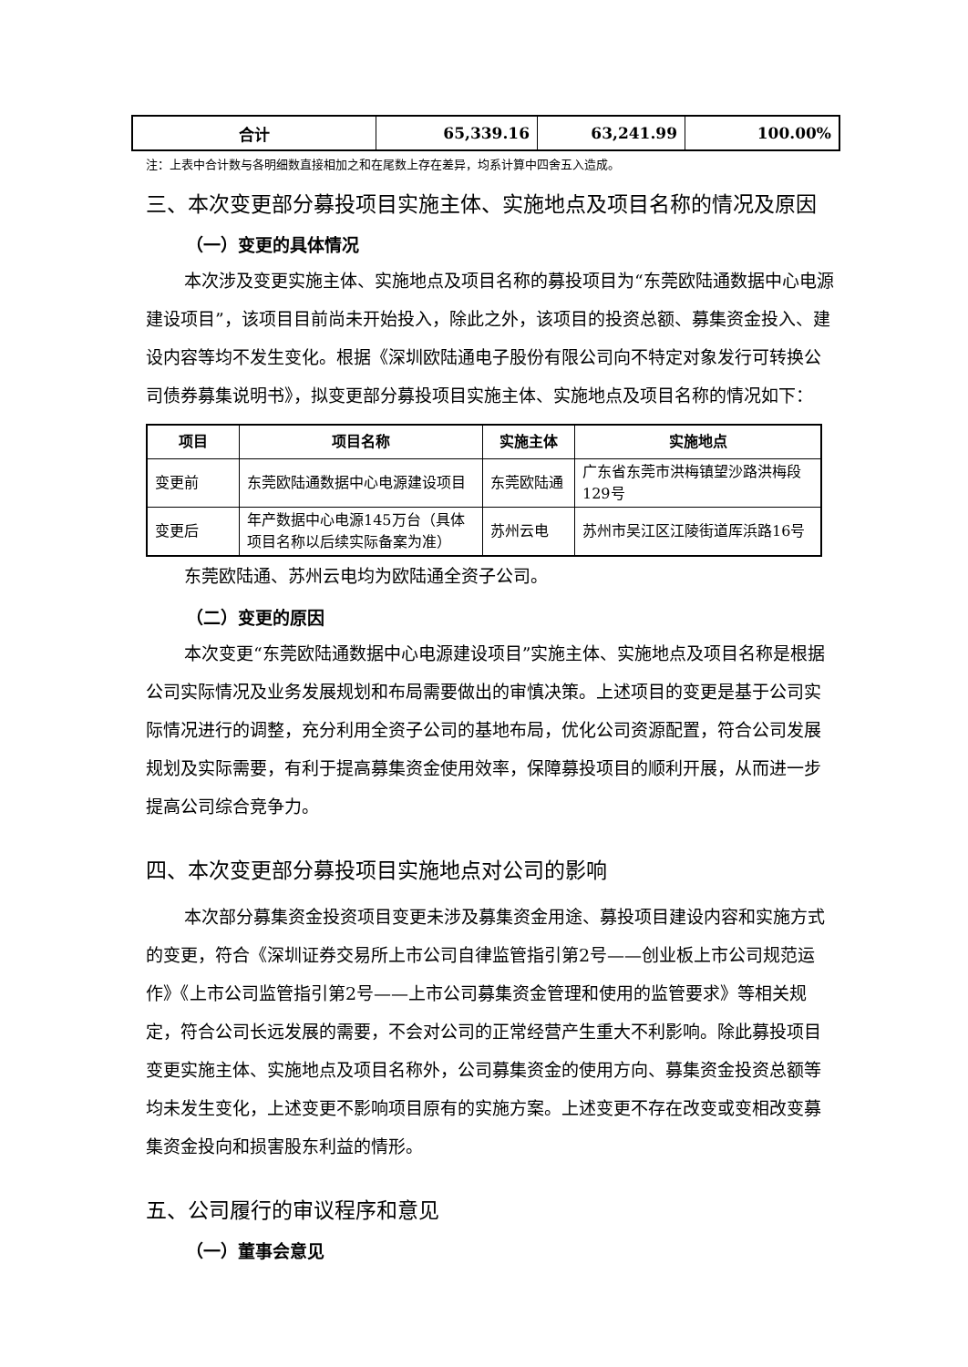| 合计 | 65,339.16 | 63,241.99 | 100.00% |
注：上表中合计数与各明细数直接相加之和在尾数上存在差异，均系计算中四舍五入造成。
三、本次变更部分募投项目实施主体、实施地点及项目名称的情况及原因
（一）变更的具体情况
本次涉及变更实施主体、实施地点及项目名称的募投项目为“东莞欧陆通数据中心电源建设项目”，该项目目前尚未开始投入，除此之外，该项目的投资总额、募集资金投入、建设内容等均不发生变化。根据《深圳欧陆通电子股份有限公司向不特定对象发行可转换公司债券募集说明书》，拟变更部分募投项目实施主体、实施地点及项目名称的情况如下：
| 项目 | 项目名称 | 实施主体 | 实施地点 |
| --- | --- | --- | --- |
| 变更前 | 东莞欧陆通数据中心电源建设项目 | 东莞欧陆通 | 广东省东莞市洪梅镇望沙路洪梅段129号 |
| 变更后 | 年产数据中心电源145万台（具体项目名称以后续实际备案为准） | 苏州云电 | 苏州市吴江区江陵街道厍浜路16号 |
东莞欧陆通、苏州云电均为欧陆通全资子公司。
（二）变更的原因
本次变更“东莞欧陆通数据中心电源建设项目”实施主体、实施地点及项目名称是根据公司实际情况及业务发展规划和布局需要做出的审慎决策。上述项目的变更是基于公司实际情况进行的调整，充分利用全资子公司的基地布局，优化公司资源配置，符合公司发展规划及实际需要，有利于提高募集资金使用效率，保障募投项目的顺利开展，从而进一步提高公司综合竞争力。
四、本次变更部分募投项目实施地点对公司的影响
本次部分募集资金投资项目变更未涉及募集资金用途、募投项目建设内容和实施方式的变更，符合《深圳证券交易所上市公司自律监管指引第2号——创业板上市公司规范运作》《上市公司监管指引第2号——上市公司募集资金管理和使用的监管要求》等相关规定，符合公司长远发展的需要，不会对公司的正常经营产生重大不利影响。除此募投项目变更实施主体、实施地点及项目名称外，公司募集资金的使用方向、募集资金投资总额等均未发生变化，上述变更不影响项目原有的实施方案。上述变更不存在改变或变相改变募集资金投向和损害股东利益的情形。
五、公司履行的审议程序和意见
（一）董事会意见